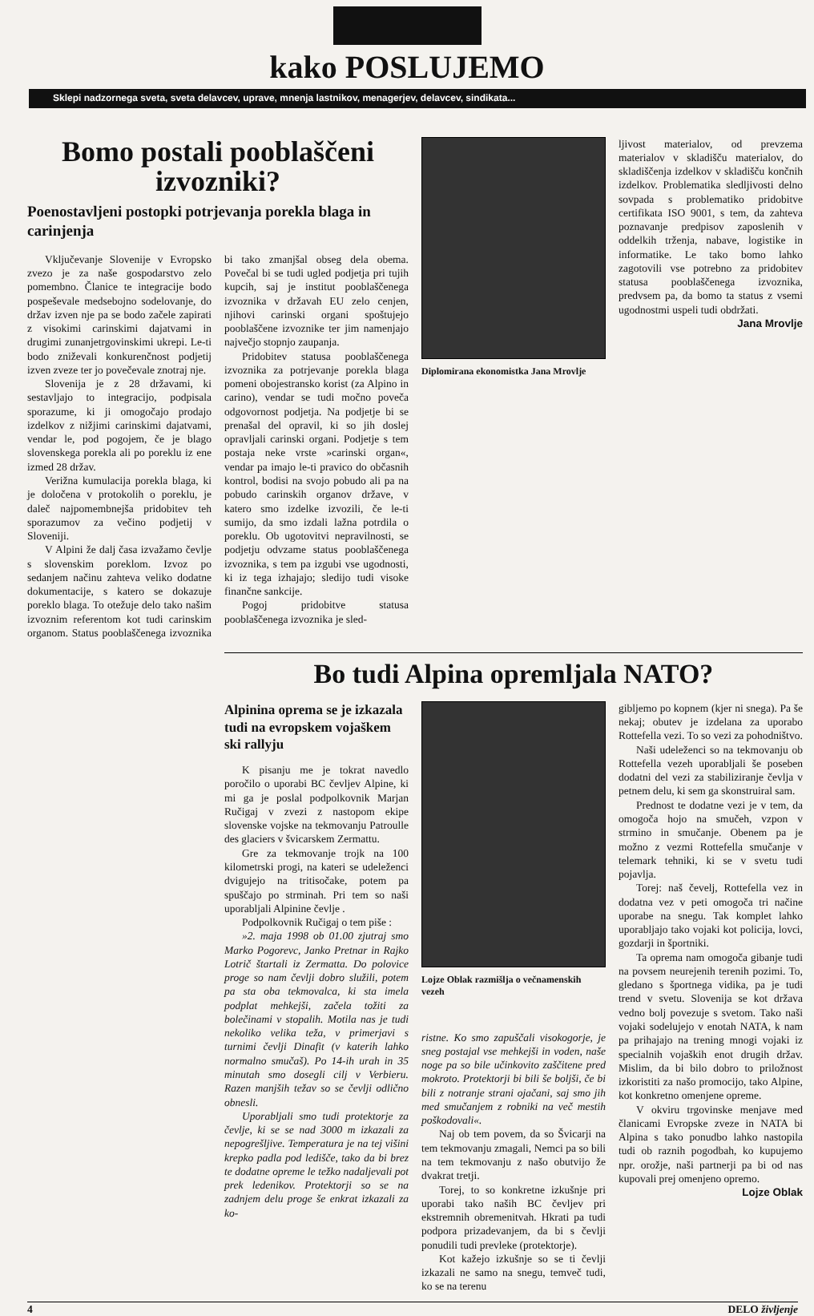kako POSLUJEMO
Sklepi nadzornega sveta, sveta delavcev, uprave, mnenja lastnikov, menagerjev, delavcev, sindikata...
Bomo postali pooblaščeni izvozniki?
Poenostavljeni postopki potrjevanja porekla blaga in carinjenja
Vključevanje Slovenije v Evropsko zvezo je za naše gospodarstvo zelo pomembno. Članice te integracije bodo pospeševale medsebojno sodelovanje, do držav izven nje pa se bodo začele zapirati z visokimi carinskimi dajatvami in drugimi zunanjetrgovinskimi ukrepi. Le-ti bodo zniževali konkurenčnost podjetij izven zveze ter jo povečevale znotraj nje.
Slovenija je z 28 državami, ki sestavljajo to integracijo, podpisala sporazume, ki ji omogočajo prodajo izdelkov z nižjimi carinskimi dajatvami, vendar le, pod pogojem, če je blago slovenskega porekla ali po poreklu iz ene izmed 28 držav.
Verižna kumulacija porekla blaga, ki je določena v protokolih o poreklu, je daleč najpomembnejša pridobitev teh sporazumov za večino podjetij v Sloveniji.
V Alpini že dalj časa izvažamo čevlje s slovenskim poreklom. Izvoz po sedanjem načinu zahteva veliko dodatne dokumentacije, s katero se dokazuje poreklo blaga. To otežuje delo tako našim izvoznim referentom kot tudi carinskim organom. Status pooblaščenega izvoznika bi tako zmanjšal obseg dela obema. Povečal bi se tudi ugled podjetja pri tujih kupcih, saj je institut pooblaščenega izvoznika v državah EU zelo cenjen, njihovi carinski organi spoštujejo pooblaščene izvoznike ter jim namenjajo največjo stopnjo zaupanja.
Pridobitev statusa pooblaščenega izvoznika za potrjevanje porekla blaga pomeni obojestransko korist (za Alpino in carino), vendar se tudi močno poveča odgovornost podjetja. Na podjetje bi se prenašal del opravil, ki so jih doslej opravljali carinski organi. Podjetje s tem postaja neke vrste »carinski organ«, vendar pa imajo le-ti pravico do občasnih kontrol, bodisi na svojo pobudo ali pa na pobudo carinskih organov države, v katero smo izdelke izvozili, če le-ti sumijo, da smo izdali lažna potrdila o poreklu. Ob ugotovitvi nepravilnosti, se podjetju odvzame status pooblaščenega izvoznika, s tem pa izgubi vse ugodnosti, ki iz tega izhajajo; sledijo tudi visoke finančne sankcije.
Pogoj pridobitve statusa pooblaščenega izvoznika je sled-
Diplomirana ekonomistka Jana Mrovlje
ljivost materialov, od prevzema materialov v skladišču materialov, do skladiščenja izdelkov v skladišču končnih izdelkov. Problematika sledljivosti delno sovpada s problematiko pridobitve certifikata ISO 9001, s tem, da zahteva poznavanje predpisov zaposlenih v oddelkih trženja, nabave, logistike in informatike. Le tako bomo lahko zagotovili vse potrebno za pridobitev statusa pooblaščenega izvoznika, predvsem pa, da bomo ta status z vsemi ugodnostmi uspeli tudi obdržati.
Jana Mrovlje
Bo tudi Alpina opremljala NATO?
Alpinina oprema se je izkazala tudi na evropskem vojaškem ski rallyju
K pisanju me je tokrat navedlo poročilo o uporabi BC čevljev Alpine, ki mi ga je poslal podpolkovnik Marjan Ručigaj v zvezi z nastopom ekipe slovenske vojske na tekmovanju Patroulle des glaciers v švicarskem Zermattu.
Gre za tekmovanje trojk na 100 kilometrski progi, na kateri se udeleženci dvigujejo na tritisočake, potem pa spuščajo po strminah. Pri tem so naši uporabljali Alpinine čevlje .
Podpolkovnik Ručigaj o tem piše :
»2. maja 1998 ob 01.00 zjutraj smo Marko Pogorevc, Janko Pretnar in Rajko Lotrič štartali iz Zermatta. Do polovice proge so nam čevlji dobro služili, potem pa sta oba tekmovalca, ki sta imela podplat mehkejši, začela tožiti za bolečinami v stopalih. Motila nas je tudi nekoliko velika teža, v primerjavi s turnimi čevlji Dinafit (v katerih lahko normalno smučaš). Po 14-ih urah in 35 minutah smo dosegli cilj v Verbieru. Razen manjših težav so se čevlji odlično obnesli.
Uporabljali smo tudi protektorje za čevlje, ki se se nad 3000 m izkazali za nepogrešljive. Temperatura je na tej višini krepko padla pod ledišče, tako da bi brez te dodatne opreme le težko nadaljevali pot prek ledenikov. Protektorji so se na zadnjem delu proge še enkrat izkazali za ko-
Lojze Oblak razmišlja o večnamenskih vezeh
ristne. Ko smo zapuščali visokogorje, je sneg postajal vse mehkejši in voden, naše noge pa so bile učinkovito zaščitene pred mokroto. Protektorji bi bili še boljši, če bi bili z notranje strani ojačani, saj smo jih med smučanjem z robniki na več mestih poškodovali«.
Naj ob tem povem, da so Švicarji na tem tekmovanju zmagali, Nemci pa so bili na tem tekmovanju z našo obutvijo že dvakrat tretji.
Torej, to so konkretne izkušnje pri uporabi tako naših BC čevljev pri ekstremnih obremenitvah. Hkrati pa tudi podpora prizadevanjem, da bi s čevlji ponudili tudi prevleke (protektorje).
Kot kažejo izkušnje so se ti čevlji izkazali ne samo na snegu, temveč tudi, ko se na terenu
gibljemo po kopnem (kjer ni snega). Pa še nekaj; obutev je izdelana za uporabo Rottefella vezi. To so vezi za pohodništvo.
Naši udeleženci so na tekmovanju ob Rottefella vezeh uporabljali še poseben dodatni del vezi za stabiliziranje čevlja v petnem delu, ki sem ga skonstruiral sam.
Prednost te dodatne vezi je v tem, da omogoča hojo na smučeh, vzpon v strmino in smučanje. Obenem pa je možno z vezmi Rottefella smučanje v telemark tehniki, ki se v svetu tudi pojavlja.
Torej: naš čevelj, Rottefella vez in dodatna vez v peti omogoča tri načine uporabe na snegu. Tak komplet lahko uporabljajo tako vojaki kot policija, lovci, gozdarji in športniki.
Ta oprema nam omogoča gibanje tudi na povsem neurejenih terenih pozimi. To, gledano s športnega vidika, pa je tudi trend v svetu. Slovenija se kot država vedno bolj povezuje s svetom. Tako naši vojaki sodelujejo v enotah NATA, k nam pa prihajajo na trening mnogi vojaki iz specialnih vojaških enot drugih držav. Mislim, da bi bilo dobro to priložnost izkoristiti za našo promocijo, tako Alpine, kot konkretno omenjene opreme.
V okviru trgovinske menjave med članicami Evropske zveze in NATA bi Alpina s tako ponudbo lahko nastopila tudi ob raznih pogodbah, ko kupujemo npr. orožje, naši partnerji pa bi od nas kupovali prej omenjeno opremo.
Lojze Oblak
4 DELO življenje